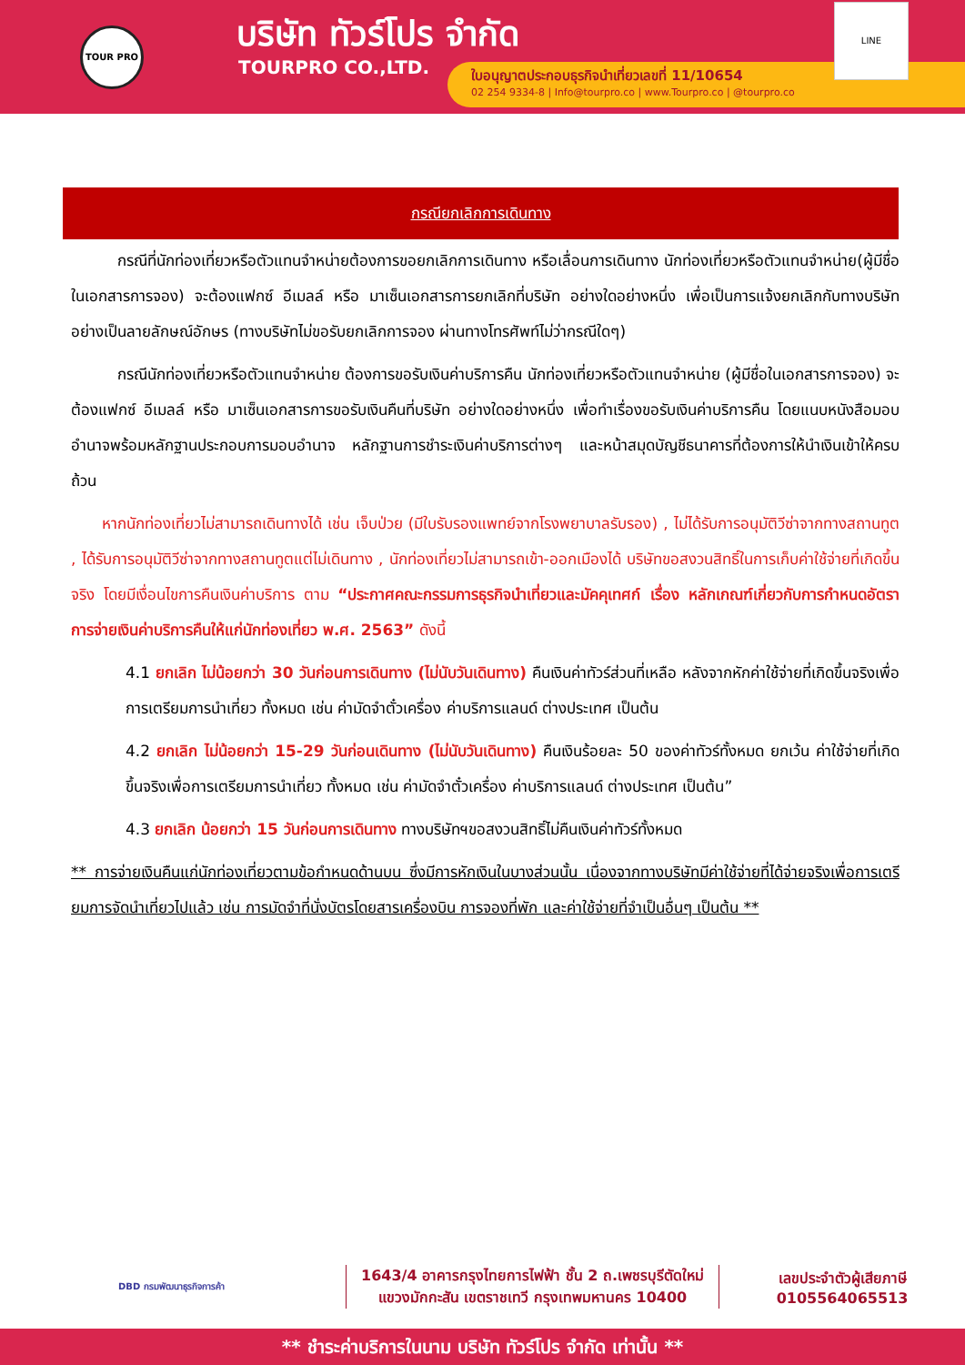TOUR PRO บริษัท ทัวร์โปร จำกัด
TOURPRO CO.,LTD.
ใบอนุญาตประกอบธุรกิจนำเที่ยวเลขที่ 11/10654
02 254 9334-8 | Info@tourpro.co | www.Tourpro.co | @tourpro.co
LINE
กรณียกเลิกการเดินทาง
   กรณีที่นักท่องเที่ยวหรือตัวแทนจำหน่ายต้องการขอยกเลิกการเดินทาง หรือเลื่อนการเดินทาง นักท่องเที่ยวหรือตัวแทนจำหน่าย(ผู้มีชื่อในเอกสารการจอง) จะต้องแฟกซ์ อีเมลล์ หรือ มาเซ็นเอกสารการยกเลิกที่บริษัท อย่างใดอย่างหนึ่ง เพื่อเป็นการแจ้งยกเลิกกับทางบริษัทอย่างเป็นลายลักษณ์อักษร (ทางบริษัทไม่ขอรับยกเลิกการจอง ผ่านทางโทรศัพท์ไม่ว่ากรณีใดๆ)
   กรณีนักท่องเที่ยวหรือตัวแทนจำหน่าย ต้องการขอรับเงินค่าบริการคืน นักท่องเที่ยวหรือตัวแทนจำหน่าย (ผู้มีชื่อในเอกสารการจอง) จะต้องแฟกซ์ อีเมลล์ หรือ มาเซ็นเอกสารการขอรับเงินคืนที่บริษัท อย่างใดอย่างหนึ่ง เพื่อทำเรื่องขอรับเงินค่าบริการคืน โดยแนบหนังสือมอบอำนาจพร้อมหลักฐานประกอบการมอบอำนาจ หลักฐานการชำระเงินค่าบริการต่างๆ และหน้าสมุดบัญชีธนาคารที่ต้องการให้นำเงินเข้าให้ครบถ้วน
  หากนักท่องเที่ยวไม่สามารถเดินทางได้ เช่น เจ็บป่วย (มีใบรับรองแพทย์จากโรงพยาบาลรับรอง) , ไม่ได้รับการอนุมัติวีซ่าจากทางสถานทูต , ได้รับการอนุมัติวีซ่าจากทางสถานทูตแต่ไม่เดินทาง , นักท่องเที่ยวไม่สามารถเข้า-ออกเมืองได้ บริษัทขอสงวนสิทธิ์ในการเก็บค่าใช้จ่ายที่เกิดขึ้นจริง โดยมีเงื่อนไขการคืนเงินค่าบริการ ตาม “ประกาศคณะกรรมการธุรกิจนำเที่ยวและมัคคุเทศก์ เรื่อง หลักเกณฑ์เกี่ยวกับการกำหนดอัตราการจ่ายเงินค่าบริการคืนให้แก่นักท่องเที่ยว พ.ศ. 2563” ดังนี้
4.1 ยกเลิก ไม่น้อยกว่า 30 วันก่อนการเดินทาง (ไม่นับวันเดินทาง) คืนเงินค่าทัวร์ส่วนที่เหลือ หลังจากหักค่าใช้จ่ายที่เกิดขึ้นจริงเพื่อการเตรียมการนำเที่ยว ทั้งหมด เช่น ค่ามัดจำตั๋วเครื่อง ค่าบริการแลนด์ ต่างประเทศ เป็นต้น
4.2 ยกเลิก ไม่น้อยกว่า 15-29 วันก่อนเดินทาง (ไม่นับวันเดินทาง) คืนเงินร้อยละ 50 ของค่าทัวร์ทั้งหมด ยกเว้น ค่าใช้จ่ายที่เกิดขึ้นจริงเพื่อการเตรียมการนำเที่ยว ทั้งหมด เช่น ค่ามัดจำตั๋วเครื่อง ค่าบริการแลนด์ ต่างประเทศ เป็นต้น”
4.3 ยกเลิก น้อยกว่า 15 วันก่อนการเดินทาง ทางบริษัทฯขอสงวนสิทธิ์ไม่คืนเงินค่าทัวร์ทั้งหมด
** การจ่ายเงินคืนแก่นักท่องเที่ยวตามข้อกำหนดด้านบน ซึ่งมีการหักเงินในบางส่วนนั้น เนื่องจากทางบริษัทมีค่าใช้จ่ายที่ได้จ่ายจริงเพื่อการเตรียมการจัดนำเที่ยวไปแล้ว เช่น การมัดจำที่นั่งบัตรโดยสารเครื่องบิน การจองที่พัก และค่าใช้จ่ายที่จำเป็นอื่นๆ เป็นต้น **
DBD กรมพัฒนาธุรกิจการค้า
1643/4 อาคารกรุงไทยการไฟฟ้า ชั้น 2 ถ.เพชรบุรีตัดใหม่
แขวงมักกะสัน เขตราชเทวี กรุงเทพมหานคร 10400
เลขประจำตัวผู้เสียภาษี
0105564065513
** ชำระค่าบริการในนาม บริษัท ทัวร์โปร จำกัด เท่านั้น **